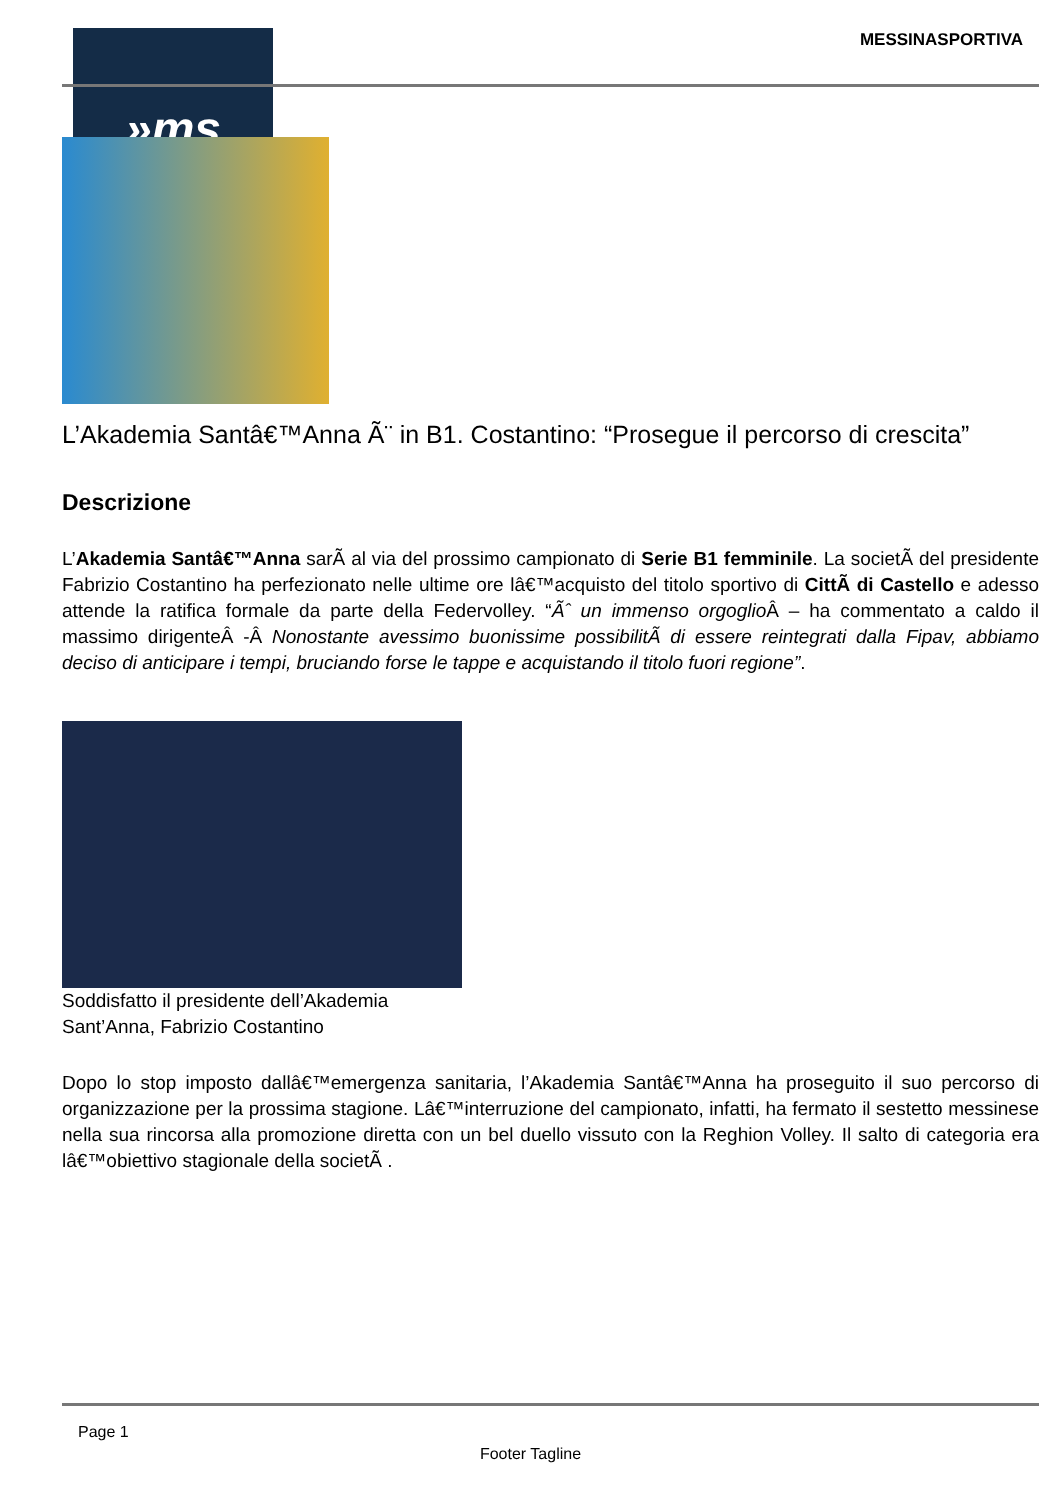»ms MESSINASPORTIVA
L’Akademia Santâ€™Anna Ã¨ in B1. Costantino: “Prosegue il percorso di crescita”
Descrizione
L’Akademia Santâ€™Anna sarÃ al via del prossimo campionato di Serie B1 femminile. La societÃ del presidente Fabrizio Costantino ha perfezionato nelle ultime ore lâ€™acquisto del titolo sportivo di CittÃ di Castello e adesso attende la ratifica formale da parte della Federvolley. “Ãˆ un immenso orgoglio Â – ha commentato a caldo il massimo dirigenteÂ -Â Nonostante avessimo buonissime possibilitÃ di essere reintegrati dalla Fipav, abbiamo deciso di anticipare i tempi, bruciando forse le tappe e acquistando il titolo fuori regione”.
Soddisfatto il presidente dell’Akademia Sant’Anna, Fabrizio Costantino
Dopo lo stop imposto dallâ€™emergenza sanitaria, l’Akademia Santâ€™Anna ha proseguito il suo percorso di organizzazione per la prossima stagione. Lâ€™interruzione del campionato, infatti, ha fermato il sestetto messinese nella sua rincorsa alla promozione diretta con un bel duello vissuto con la Reghion Volley. Il salto di categoria era lâ€™obiettivo stagionale della societÃ .
Page 1
Footer Tagline